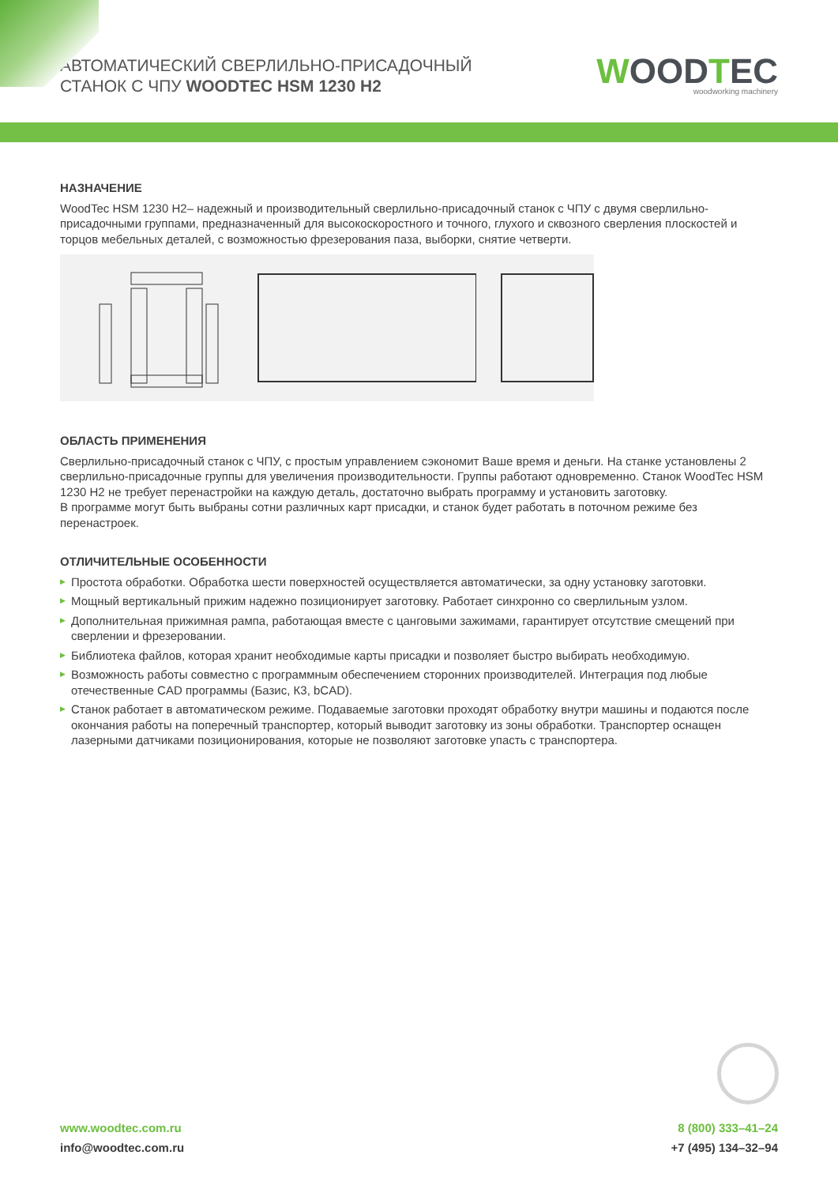АВТОМАТИЧЕСКИЙ СВЕРЛИЛЬНО-ПРИСАДОЧНЫЙ
СТАНОК С ЧПУ WOODTEC HSM 1230 H2
WOODTEC
woodworking machinery
НАЗНАЧЕНИЕ
WoodTec HSM 1230 H2– надежный и производительный сверлильно-присадочный станок с ЧПУ с двумя сверлильно-присадочными группами, предназначенный для высокоскоростного и точного, глухого и сквозного сверления плоскостей и торцов мебельных деталей, с возможностью фрезерования паза, выборки, снятие четверти.
ОБЛАСТЬ ПРИМЕНЕНИЯ
Сверлильно-присадочный станок с ЧПУ, с простым управлением сэкономит Ваше время и деньги. На станке установлены 2 сверлильно-присадочные группы для увеличения производительности. Группы работают одновременно. Станок WoodTec HSM 1230 H2 не требует перенастройки на каждую деталь, достаточно выбрать программу и установить заготовку.
В программе могут быть выбраны сотни различных карт присадки, и станок будет работать в поточном режиме без перенастроек.
ОТЛИЧИТЕЛЬНЫЕ ОСОБЕННОСТИ
▶ Простота обработки. Обработка шести поверхностей осуществляется автоматически, за одну установку заготовки.
▶ Мощный вертикальный прижим надежно позиционирует заготовку. Работает синхронно со сверлильным узлом.
▶ Дополнительная прижимная рампа, работающая вместе с цанговыми зажимами, гарантирует отсутствие смещений при сверлении и фрезеровании.
▶ Библиотека файлов, которая хранит необходимые карты присадки и позволяет быстро выбирать необходимую.
▶ Возможность работы совместно с программным обеспечением сторонних производителей. Интеграция под любые отечественные CAD программы (Базис, К3, bCAD).
▶ Станок работает в автоматическом режиме. Подаваемые заготовки проходят обработку внутри машины и подаются после окончания работы на поперечный транспортер, который выводит заготовку из зоны обработки. Транспортер оснащен лазерными датчиками позиционирования, которые не позволяют заготовке упасть с транспортера.
www.woodtec.com.ru
info@woodtec.com.ru
8 (800) 333–41–24
+7 (495) 134–32–94